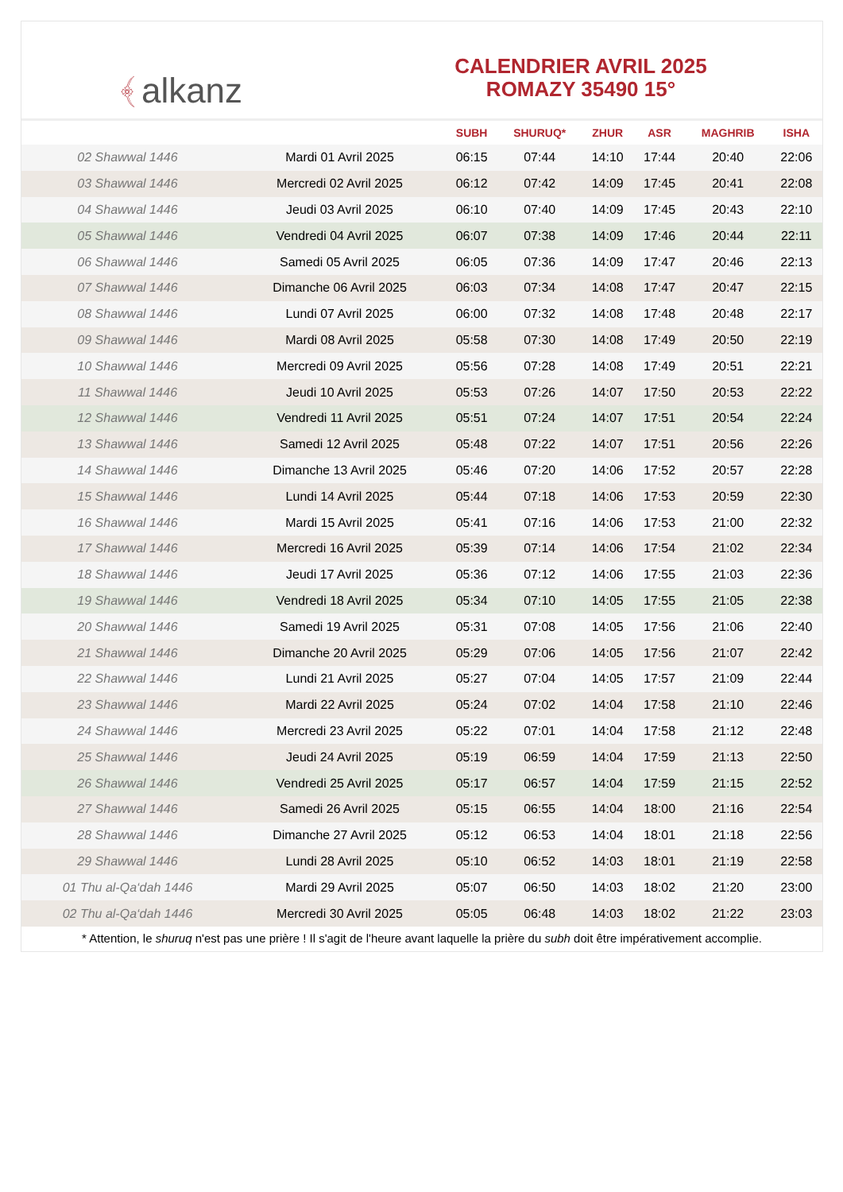﴾ alkanz
CALENDRIER AVRIL 2025
ROMAZY 35490 15°
| | | SUBH | SHURUQ* | ZHUR | ASR | MAGHRIB | ISHA |
| --- | --- | --- | --- | --- | --- | --- | --- |
| 02 Shawwal 1446 | Mardi 01 Avril 2025 | 06:15 | 07:44 | 14:10 | 17:44 | 20:40 | 22:06 |
| 03 Shawwal 1446 | Mercredi 02 Avril 2025 | 06:12 | 07:42 | 14:09 | 17:45 | 20:41 | 22:08 |
| 04 Shawwal 1446 | Jeudi 03 Avril 2025 | 06:10 | 07:40 | 14:09 | 17:45 | 20:43 | 22:10 |
| 05 Shawwal 1446 | Vendredi 04 Avril 2025 | 06:07 | 07:38 | 14:09 | 17:46 | 20:44 | 22:11 |
| 06 Shawwal 1446 | Samedi 05 Avril 2025 | 06:05 | 07:36 | 14:09 | 17:47 | 20:46 | 22:13 |
| 07 Shawwal 1446 | Dimanche 06 Avril 2025 | 06:03 | 07:34 | 14:08 | 17:47 | 20:47 | 22:15 |
| 08 Shawwal 1446 | Lundi 07 Avril 2025 | 06:00 | 07:32 | 14:08 | 17:48 | 20:48 | 22:17 |
| 09 Shawwal 1446 | Mardi 08 Avril 2025 | 05:58 | 07:30 | 14:08 | 17:49 | 20:50 | 22:19 |
| 10 Shawwal 1446 | Mercredi 09 Avril 2025 | 05:56 | 07:28 | 14:08 | 17:49 | 20:51 | 22:21 |
| 11 Shawwal 1446 | Jeudi 10 Avril 2025 | 05:53 | 07:26 | 14:07 | 17:50 | 20:53 | 22:22 |
| 12 Shawwal 1446 | Vendredi 11 Avril 2025 | 05:51 | 07:24 | 14:07 | 17:51 | 20:54 | 22:24 |
| 13 Shawwal 1446 | Samedi 12 Avril 2025 | 05:48 | 07:22 | 14:07 | 17:51 | 20:56 | 22:26 |
| 14 Shawwal 1446 | Dimanche 13 Avril 2025 | 05:46 | 07:20 | 14:06 | 17:52 | 20:57 | 22:28 |
| 15 Shawwal 1446 | Lundi 14 Avril 2025 | 05:44 | 07:18 | 14:06 | 17:53 | 20:59 | 22:30 |
| 16 Shawwal 1446 | Mardi 15 Avril 2025 | 05:41 | 07:16 | 14:06 | 17:53 | 21:00 | 22:32 |
| 17 Shawwal 1446 | Mercredi 16 Avril 2025 | 05:39 | 07:14 | 14:06 | 17:54 | 21:02 | 22:34 |
| 18 Shawwal 1446 | Jeudi 17 Avril 2025 | 05:36 | 07:12 | 14:06 | 17:55 | 21:03 | 22:36 |
| 19 Shawwal 1446 | Vendredi 18 Avril 2025 | 05:34 | 07:10 | 14:05 | 17:55 | 21:05 | 22:38 |
| 20 Shawwal 1446 | Samedi 19 Avril 2025 | 05:31 | 07:08 | 14:05 | 17:56 | 21:06 | 22:40 |
| 21 Shawwal 1446 | Dimanche 20 Avril 2025 | 05:29 | 07:06 | 14:05 | 17:56 | 21:07 | 22:42 |
| 22 Shawwal 1446 | Lundi 21 Avril 2025 | 05:27 | 07:04 | 14:05 | 17:57 | 21:09 | 22:44 |
| 23 Shawwal 1446 | Mardi 22 Avril 2025 | 05:24 | 07:02 | 14:04 | 17:58 | 21:10 | 22:46 |
| 24 Shawwal 1446 | Mercredi 23 Avril 2025 | 05:22 | 07:01 | 14:04 | 17:58 | 21:12 | 22:48 |
| 25 Shawwal 1446 | Jeudi 24 Avril 2025 | 05:19 | 06:59 | 14:04 | 17:59 | 21:13 | 22:50 |
| 26 Shawwal 1446 | Vendredi 25 Avril 2025 | 05:17 | 06:57 | 14:04 | 17:59 | 21:15 | 22:52 |
| 27 Shawwal 1446 | Samedi 26 Avril 2025 | 05:15 | 06:55 | 14:04 | 18:00 | 21:16 | 22:54 |
| 28 Shawwal 1446 | Dimanche 27 Avril 2025 | 05:12 | 06:53 | 14:04 | 18:01 | 21:18 | 22:56 |
| 29 Shawwal 1446 | Lundi 28 Avril 2025 | 05:10 | 06:52 | 14:03 | 18:01 | 21:19 | 22:58 |
| 01 Thu al-Qa‘dah 1446 | Mardi 29 Avril 2025 | 05:07 | 06:50 | 14:03 | 18:02 | 21:20 | 23:00 |
| 02 Thu al-Qa‘dah 1446 | Mercredi 30 Avril 2025 | 05:05 | 06:48 | 14:03 | 18:02 | 21:22 | 23:03 |
* Attention, le shuruq n'est pas une prière ! Il s'agit de l'heure avant laquelle la prière du subh doit être impérativement accomplie.